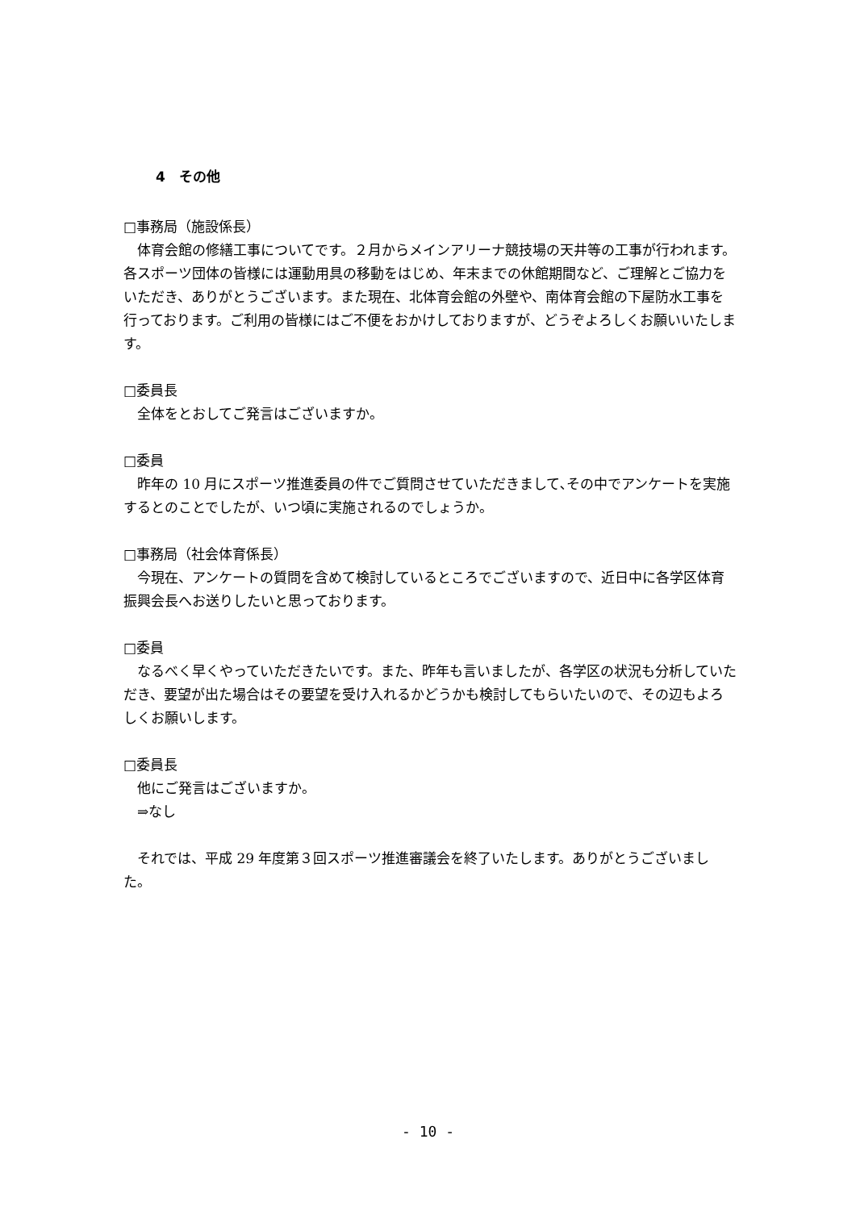4　その他
□事務局（施設係長）
体育会館の修繕工事についてです。２月からメインアリーナ競技場の天井等の工事が行われます。各スポーツ団体の皆様には運動用具の移動をはじめ、年末までの休館期間など、ご理解とご協力をいただき、ありがとうございます。また現在、北体育会館の外壁や、南体育会館の下屋防水工事を行っております。ご利用の皆様にはご不便をおかけしておりますが、どうぞよろしくお願いいたします。
□委員長
全体をとおしてご発言はございますか。
□委員
昨年の 10 月にスポーツ推進委員の件でご質問させていただきまして､その中でアンケートを実施するとのことでしたが、いつ頃に実施されるのでしょうか。
□事務局（社会体育係長）
今現在、アンケートの質問を含めて検討しているところでございますので、近日中に各学区体育振興会長へお送りしたいと思っております。
□委員
なるべく早くやっていただきたいです。また、昨年も言いましたが、各学区の状況も分析していただき、要望が出た場合はその要望を受け入れるかどうかも検討してもらいたいので、その辺もよろしくお願いします。
□委員長
他にご発言はございますか。
⇒なし
それでは、平成 29 年度第３回スポーツ推進審議会を終了いたします。ありがとうございました。
- 10 -